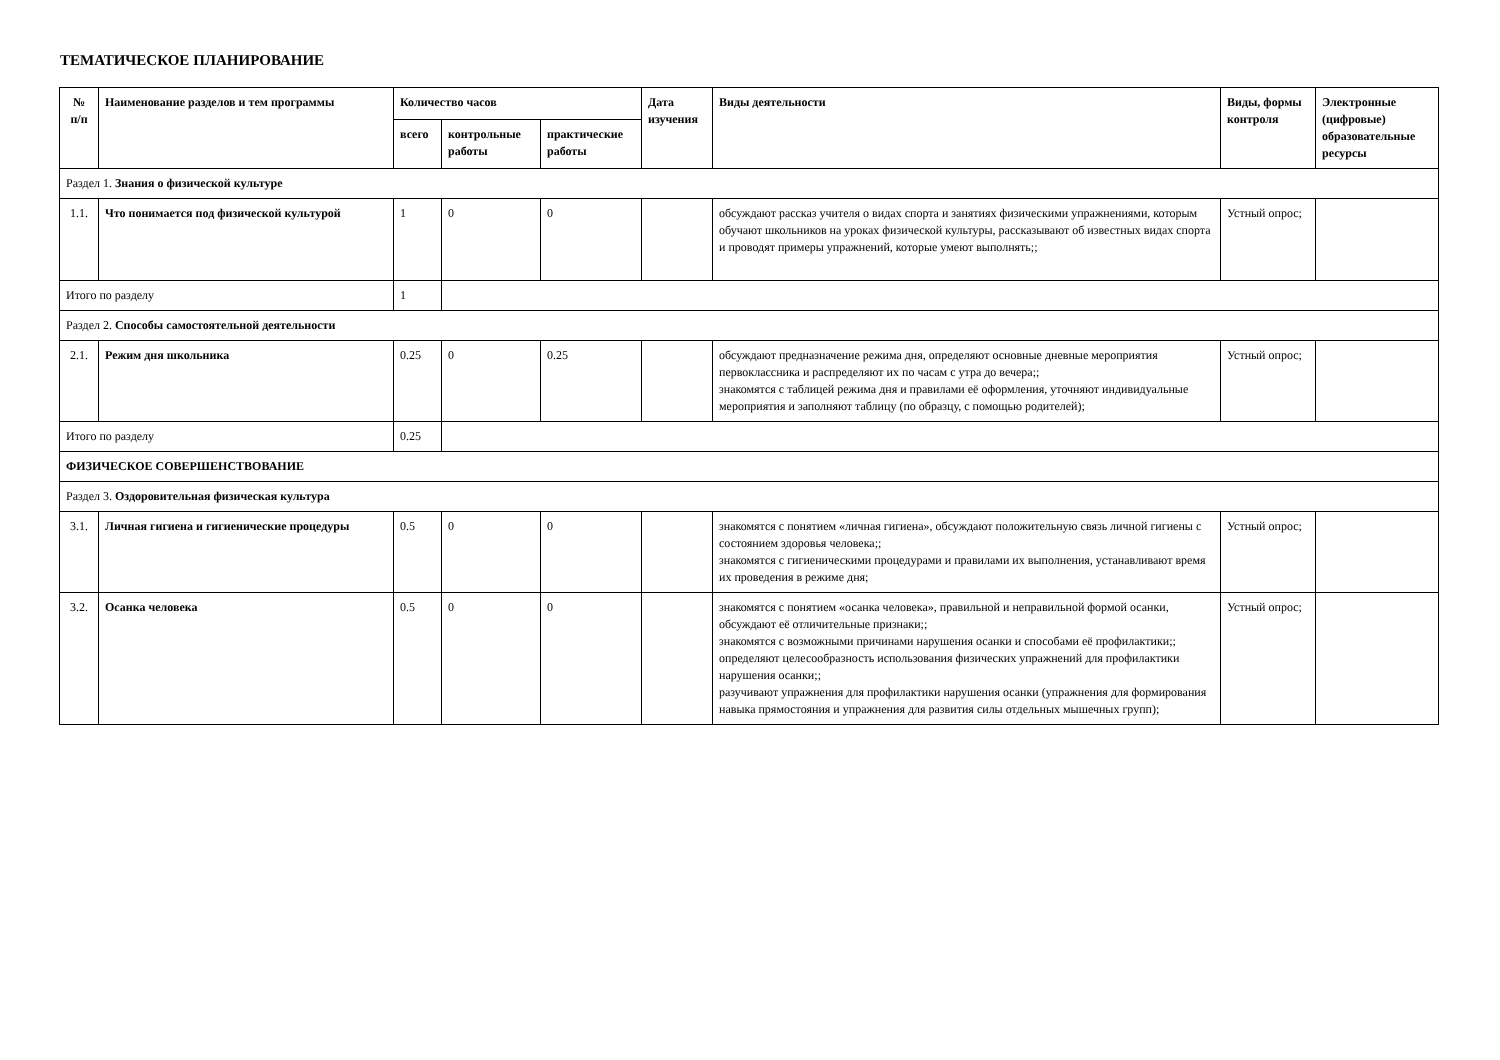ТЕМАТИЧЕСКОЕ ПЛАНИРОВАНИЕ
| № п/п | Наименование разделов и тем программы | Количество часов | | | Дата изучения | Виды деятельности | Виды, формы контроля | Электронные (цифровые) образовательные ресурсы |
| --- | --- | --- | --- | --- | --- | --- | --- | --- |
| | | всего | контрольные работы | практические работы | | | | |
| Раздел 1. Знания о физической культуре | | | | | | | | |
| 1.1. | Что понимается под физической культурой | 1 | 0 | 0 | | обсуждают рассказ учителя о видах спорта и занятиях физическими упражнениями, которым обучают школьников на уроках физической культуры, рассказывают об известных видах спорта и проводят примеры упражнений, которые умеют выполнять;; | Устный опрос; | |
| Итого по разделу | | 1 | | | | | | |
| Раздел 2. Способы самостоятельной деятельности | | | | | | | | |
| 2.1. | Режим дня школьника | 0.25 | 0 | 0.25 | | обсуждают предназначение режима дня, определяют основные дневные мероприятия первоклассника и распределяют их по часам с утра до вечера;; знакомятся с таблицей режима дня и правилами её оформления, уточняют индивидуальные мероприятия и заполняют таблицу (по образцу, с помощью родителей); | Устный опрос; | |
| Итого по разделу | | 0.25 | | | | | | |
| ФИЗИЧЕСКОЕ СОВЕРШЕНСТВОВАНИЕ | | | | | | | | |
| Раздел 3. Оздоровительная физическая культура | | | | | | | | |
| 3.1. | Личная гигиена и гигиенические процедуры | 0.5 | 0 | 0 | | знакомятся с понятием «личная гигиена», обсуждают положительную связь личной гигиены с состоянием здоровья человека;; знакомятся с гигиеническими процедурами и правилами их выполнения, устанавливают время их проведения в режиме дня; | Устный опрос; | |
| 3.2. | Осанка человека | 0.5 | 0 | 0 | | знакомятся с понятием «осанка человека», правильной и неправильной формой осанки, обсуждают её отличительные признаки;; знакомятся с возможными причинами нарушения осанки и способами её профилактики;; определяют целесообразность использования физических упражнений для профилактики нарушения осанки;; разучивают упражнения для профилактики нарушения осанки (упражнения для формирования навыка прямостояния и упражнения для развития силы отдельных мышечных групп); | Устный опрос; | |